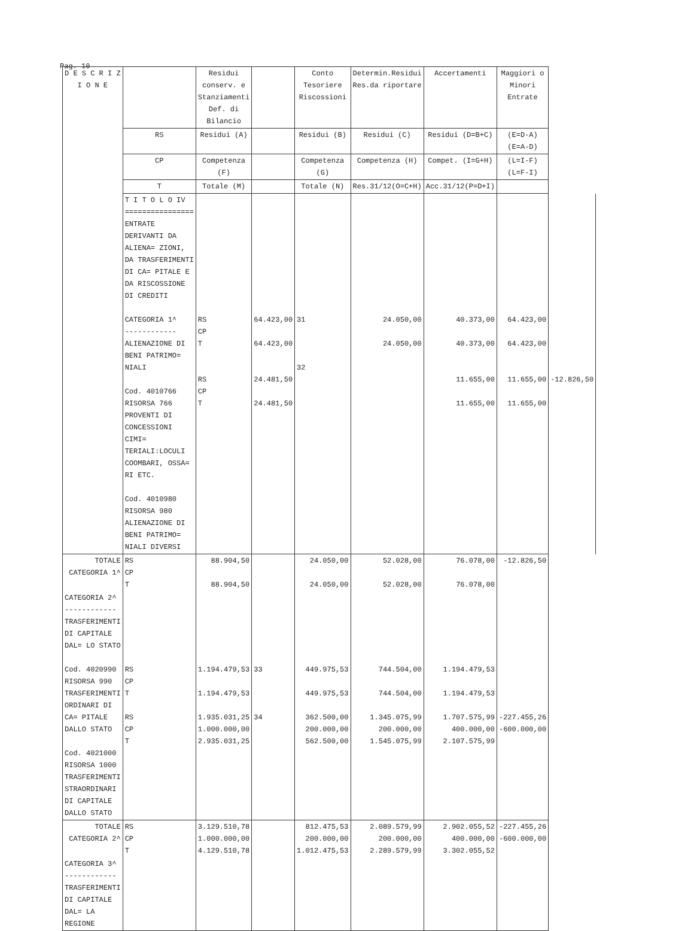Pag. 10
| D E S C R I Z I O N E | | Residui conserv. e Stanziamenti Def. di Bilancio | | Conto Tesoriere Riscossioni | Determin.Residui Res.da riportare | Accertamenti | Maggiori o Minori Entrate | |
| --- | --- | --- | --- | --- | --- | --- | --- | --- |
| | RS | Residui (A) | | Residui (B) | Residui (C) | Residui (D=B+C) | (E=D-A) (E=A-D) | |
| | CP | Competenza (F) | | Competenza (G) | Competenza (H) | Compet. (I=G+H) | (L=I-F) (L=F-I) | |
| | T | Totale (M) | | Totale (N) | Res.31/12(O=C+H) | Acc.31/12(P=D+I) | | |
| | T I T O L O IV ================ ENTRATE DERIVANTI DA ALIENA= ZIONI, DA TRASFERIMENTI DI CA= PITALE E DA RISCOSSIONE DI CREDITI CATEGORIA 1^ ------------ ALIENAZIONE DI BENI PATRIMO= NIALI Cod. 4010766 RISORSA 766 PROVENTI DI CONCESSIONI CIMI= TERIALI:LOCULI COOMBARI, OSSA= RI ETC. Cod. 4010980 RISORSA 980 ALIENAZIONE DI BENI PATRIMO= NIALI DIVERSI | RS CP T RS CP T | 64.423,00 64.423,00 24.481,50 24.481,50 | 31 32 | 24.050,00 24.050,00 | 40.373,00 40.373,00 11.655,00 11.655,00 | 64.423,00 64.423,00 11.655,00 11.655,00 | -12.826,50 |
| TOTALE CATEGORIA 1^ | RS CP T | 88.904,50 88.904,50 | | 24.050,00 24.050,00 | 52.028,00 52.028,00 | 76.078,00 76.078,00 | -12.826,50 | |
| CATEGORIA 2^ ------------ TRASFERIMENTI DI CAPITALE DAL= LO STATO Cod. 4020990 RISORSA 990 TRASFERIMENTI ORDINARI DI CA= PITALE DALLO STATO Cod. 4021000 RISORSA 1000 TRASFERIMENTI STRAORDINARI DI CAPITALE DALLO STATO | RS CP T RS CP T | 1.194.479,53 1.194.479,53 1.935.031,25 1.000.000,00 2.935.031,25 | 33 34 | 449.975,53 449.975,53 362.500,00 200.000,00 562.500,00 | 744.504,00 744.504,00 1.345.075,99 200.000,00 1.545.075,99 | 1.194.479,53 1.194.479,53 1.707.575,99 400.000,00 2.107.575,99 | -227.455,26 -600.000,00 | |
| TOTALE CATEGORIA 2^ | RS CP T | 3.129.510,78 1.000.000,00 4.129.510,78 | | 812.475,53 200.000,00 1.012.475,53 | 2.089.579,99 200.000,00 2.289.579,99 | 2.902.055,52 400.000,00 3.302.055,52 | -227.455,26 -600.000,00 | |
| CATEGORIA 3^ ------------ TRASFERIMENTI DI CAPITALE DAL= LA REGIONE | | | | | | | | |